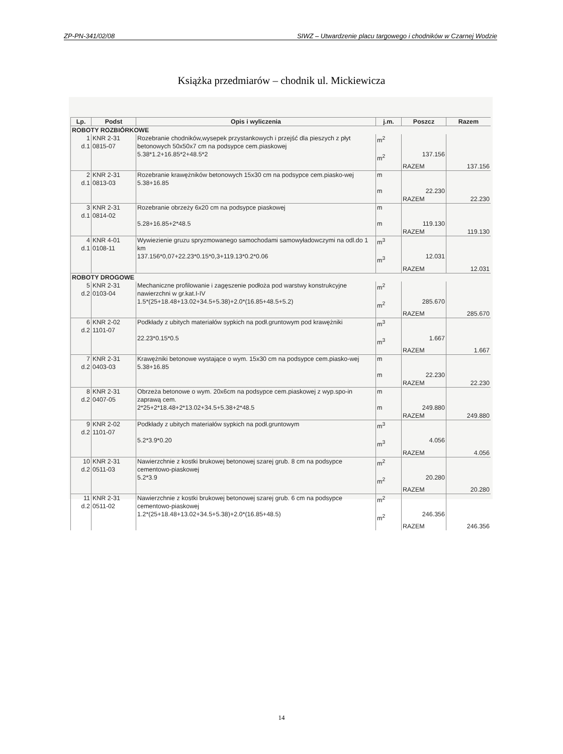ZP-PN-341/02/08 SIWZ – Utwardzenie placu targowego i chodników w Czarnej Wodzie
Książka przedmiarów – chodnik ul. Mickiewicza
| Lp. | Podst | Opis i wyliczenia | j.m. | Poszcz | Razem |
| --- | --- | --- | --- | --- | --- |
| ROBOTY ROZBIÓRKOWE | | | | | |
| 1 d.1 | KNR 2-31 0815-07 | Rozebranie chodników,wysepek przystankowych i przejść dla pieszych z płyt betonowych 50x50x7 cm na podsypce cem.piaskowej 5.38*1.2+16.85*2+48.5*2 | m<sup>2</sup> m<sup>2</sup> | 137.156 | |
| | | | | RAZEM | 137.156 |
| 2 d.1 | KNR 2-31 0813-03 | Rozebranie krawężników betonowych 15x30 cm na podsypce cem.piasko-wej 5.38+16.85 | m m | 22.230 | |
| | | | | RAZEM | 22.230 |
| 3 d.1 | KNR 2-31 0814-02 | Rozebranie obrzeży 6x20 cm na podsypce piaskowej 5.28+16.85+2*48.5 | m m | 119.130 | |
| | | | | RAZEM | 119.130 |
| 4 d.1 | KNR 4-01 0108-11 | Wywiezienie gruzu spryzmowanego samochodami samowyładowczymi na odl.do 1 km 137.156*0,07+22.23*0.15*0,3+119.13*0.2*0.06 | m<sup>3</sup> m<sup>3</sup> | 12.031 | |
| | | | | RAZEM | 12.031 |
| ROBOTY DROGOWE | | | | | |
| 5 d.2 | KNR 2-31 0103-04 | Mechaniczne profilowanie i zagęszenie podłoża pod warstwy konstrukcyjne nawierzchni w gr.kat.I-IV 1.5*(25+18.48+13.02+34.5+5.38)+2.0*(16.85+48.5+5.2) | m<sup>2</sup> m<sup>2</sup> | 285.670 | |
| | | | | RAZEM | 285.670 |
| 6 d.2 | KNR 2-02 1101-07 | Podkłady z ubitych materiałów sypkich na podł.gruntowym pod krawężniki 22.23*0.15*0.5 | m<sup>3</sup> m<sup>3</sup> | 1.667 | |
| | | | | RAZEM | 1.667 |
| 7 d.2 | KNR 2-31 0403-03 | Krawężniki betonowe wystające o wym. 15x30 cm na podsypce cem.piasko-wej 5.38+16.85 | m m | 22.230 | |
| | | | | RAZEM | 22.230 |
| 8 d.2 | KNR 2-31 0407-05 | Obrzeża betonowe o wym. 20x6cm na podsypce cem.piaskowej z wyp.spo-in zaprawą cem. 2*25+2*18.48+2*13.02+34.5+5.38+2*48.5 | m m | 249.880 | |
| | | | | RAZEM | 249.880 |
| 9 d.2 | KNR 2-02 1101-07 | Podkłady z ubitych materiałów sypkich na podł.gruntowym 5.2*3.9*0.20 | m<sup>3</sup> m<sup>3</sup> | 4.056 | |
| | | | | RAZEM | 4.056 |
| 10 d.2 | KNR 2-31 0511-03 | Nawierzchnie z kostki brukowej betonowej szarej grub. 8 cm na podsypce cementowo-piaskowej 5.2*3.9 | m<sup>2</sup> m<sup>2</sup> | 20.280 | |
| | | | | RAZEM | 20.280 |
| 11 d.2 | KNR 2-31 0511-02 | Nawierzchnie z kostki brukowej betonowej szarej grub. 6 cm na podsypce cementowo-piaskowej 1.2*(25+18.48+13.02+34.5+5.38)+2.0*(16.85+48.5) | m<sup>2</sup> m<sup>2</sup> | 246.356 | |
| | | | | RAZEM | 246.356 |
14